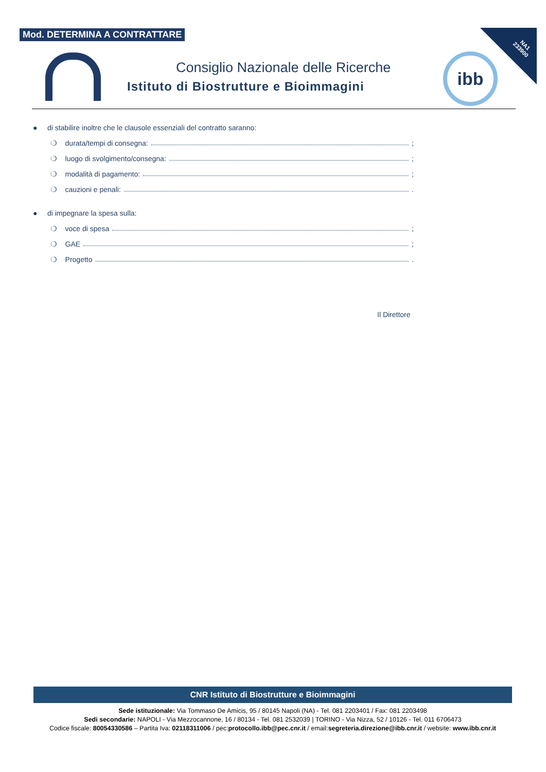Mod. DETERMINA A CONTRATTARE
NA1
233900
Consiglio Nazionale delle Ricerche
Istituto di Biostrutture e Bioimmagini
ibb
● di stabilire inoltre che le clausole essenziali del contratto saranno:
❍ durata/tempi di consegna: ;
❍ luogo di svolgimento/consegna: ;
❍ modalità di pagamento: ;
❍ cauzioni e penali: .
● di impegnare la spesa sulla:
❍ voce di spesa ;
❍ GAE ;
❍ Progetto .
Il Direttore
CNR Istituto di Biostrutture e Bioimmagini
Sede istituzionale: Via Tommaso De Amicis, 95 / 80145 Napoli (NA) - Tel. 081 2203401 / Fax: 081 2203498
Sedi secondarie: NAPOLI - Via Mezzocannone, 16 / 80134 - Tel. 081 2532039 | TORINO - Via Nizza, 52 / 10126 - Tel. 011 6706473
Codice fiscale: 80054330586 – Partita Iva: 02118311006 / pec:protocollo.ibb@pec.cnr.it / email:segreteria.direzione@ibb.cnr.it / website: www.ibb.cnr.it